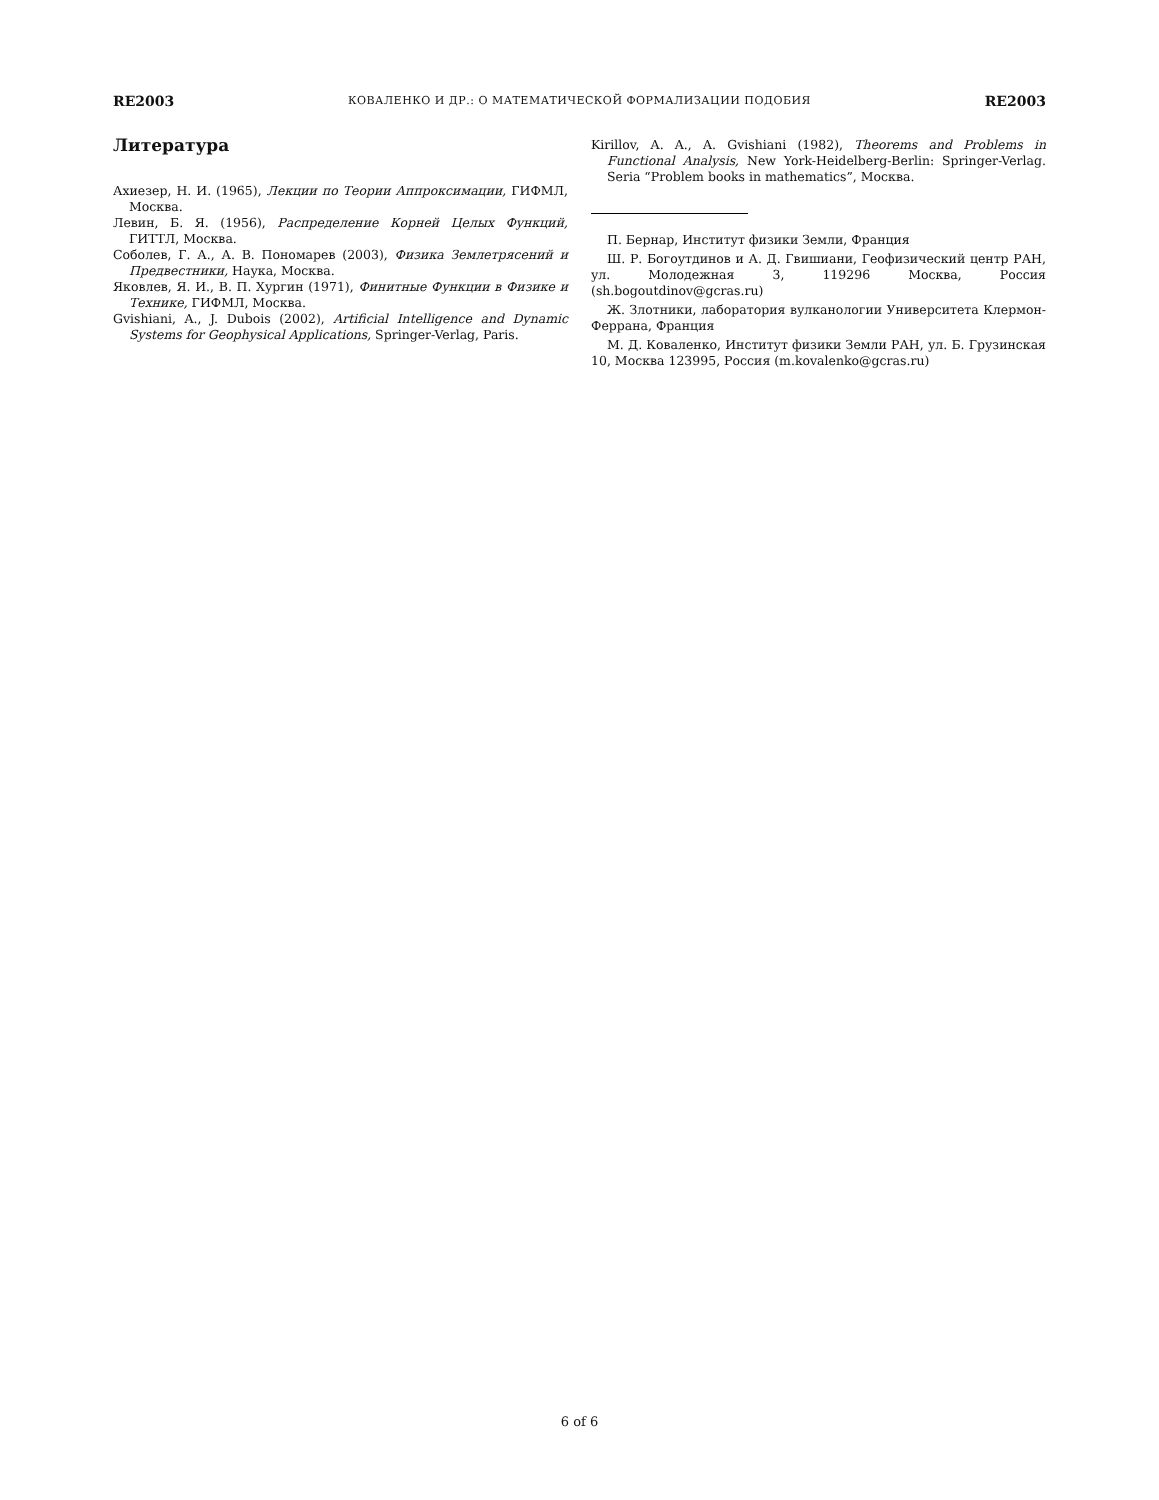RE2003 КОВАЛЕНКО И ДР.: О МАТЕМАТИЧЕСКОЙ ФОРМАЛИЗАЦИИ ПОДОБИЯ RE2003
Литература
Ахиезер, Н. И. (1965), Лекции по Теории Аппроксимации, ГИФМЛ, Москва.
Левин, Б. Я. (1956), Распределение Корней Целых Функций, ГИТТЛ, Москва.
Соболев, Г. А., А. В. Пономарев (2003), Физика Землетрясений и Предвестники, Наука, Москва.
Яковлев, Я. И., В. П. Хургин (1971), Финитные Функции в Физике и Технике, ГИФМЛ, Москва.
Gvishiani, A., J. Dubois (2002), Artificial Intelligence and Dynamic Systems for Geophysical Applications, Springer-Verlag, Paris.
Kirillov, A. A., A. Gvishiani (1982), Theorems and Problems in Functional Analysis, New York-Heidelberg-Berlin: Springer-Verlag. Seria “Problem books in mathematics”, Москва.
П. Бернар, Институт физики Земли, Франция
Ш. Р. Богоутдинов и А. Д. Гвишиани, Геофизический центр РАН, ул. Молодежная 3, 119296 Москва, Россия (sh.bogoutdinov@gcras.ru)
Ж. Злотники, лаборатория вулканологии Университета Клермон-Феррана, Франция
М. Д. Коваленко, Институт физики Земли РАН, ул. Б. Грузинская 10, Москва 123995, Россия (m.kovalenko@gcras.ru)
6 of 6